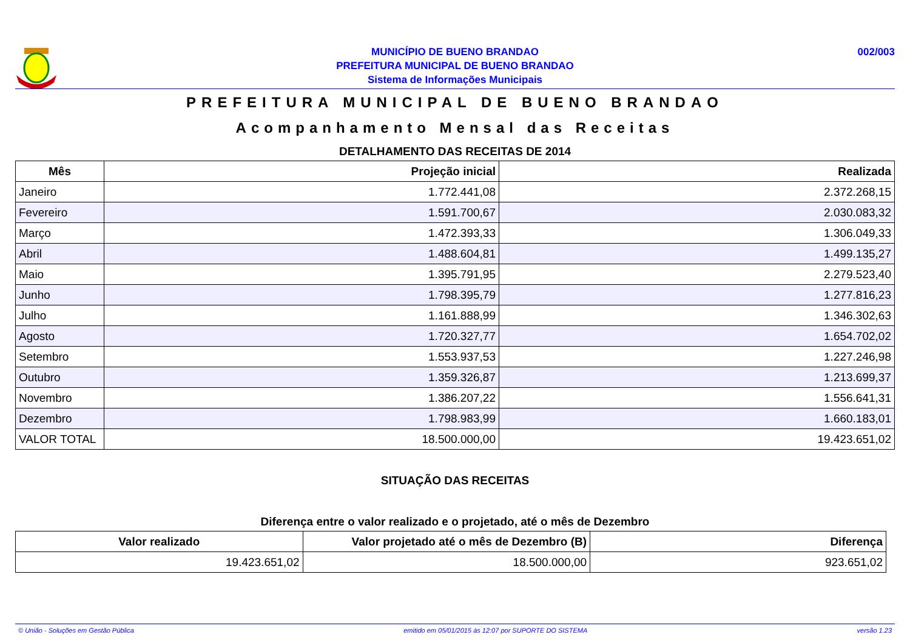MUNICÍPIO DE BUENO BRANDAO
PREFEITURA MUNICIPAL DE BUENO BRANDAO
Sistema de Informações Municipais
002/003
PREFEITURA MUNICIPAL DE BUENO BRANDAO
Acompanhamento Mensal das Receitas
DETALHAMENTO DAS RECEITAS DE 2014
| Mês | Projeção inicial | Realizada |
| --- | --- | --- |
| Janeiro | 1.772.441,08 | 2.372.268,15 |
| Fevereiro | 1.591.700,67 | 2.030.083,32 |
| Março | 1.472.393,33 | 1.306.049,33 |
| Abril | 1.488.604,81 | 1.499.135,27 |
| Maio | 1.395.791,95 | 2.279.523,40 |
| Junho | 1.798.395,79 | 1.277.816,23 |
| Julho | 1.161.888,99 | 1.346.302,63 |
| Agosto | 1.720.327,77 | 1.654.702,02 |
| Setembro | 1.553.937,53 | 1.227.246,98 |
| Outubro | 1.359.326,87 | 1.213.699,37 |
| Novembro | 1.386.207,22 | 1.556.641,31 |
| Dezembro | 1.798.983,99 | 1.660.183,01 |
| VALOR TOTAL | 18.500.000,00 | 19.423.651,02 |
SITUAÇÃO DAS RECEITAS
Diferença entre o valor realizado e o projetado, até o mês de Dezembro
| Valor realizado | Valor projetado até o mês de Dezembro (B) | Diferença |
| --- | --- | --- |
| 19.423.651,02 | 18.500.000,00 | 923.651,02 |
© União - Soluções em Gestão Pública emitido em 05/01/2015 às 12:07 por SUPORTE DO SISTEMA versão 1.23